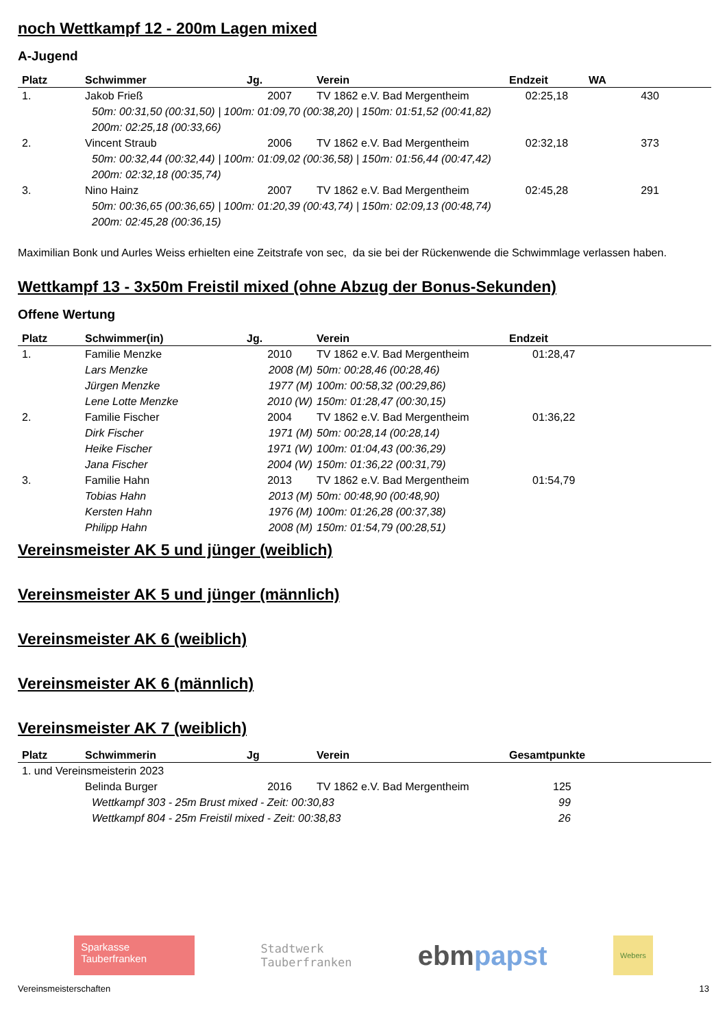noch Wettkampf 12 - 200m Lagen mixed
A-Jugend
| Platz | Schwimmer | Jg. | Verein | Endzeit | WA |
| --- | --- | --- | --- | --- | --- |
| 1. | Jakob Frieß | 2007 | TV 1862 e.V. Bad Mergentheim | 02:25,18 | 430 |
| | 50m: 00:31,50 (00:31,50) / 100m: 01:09,70 (00:38,20) / 150m: 01:51,52 (00:41,82) 200m: 02:25,18 (00:33,66) | | | | |
| 2. | Vincent Straub | 2006 | TV 1862 e.V. Bad Mergentheim | 02:32,18 | 373 |
| | 50m: 00:32,44 (00:32,44) / 100m: 01:09,02 (00:36,58) / 150m: 01:56,44 (00:47,42) 200m: 02:32,18 (00:35,74) | | | | |
| 3. | Nino Hainz | 2007 | TV 1862 e.V. Bad Mergentheim | 02:45,28 | 291 |
| | 50m: 00:36,65 (00:36,65) / 100m: 01:20,39 (00:43,74) / 150m: 02:09,13 (00:48,74) 200m: 02:45,28 (00:36,15) | | | | |
Maximilian Bonk und Aurles Weiss erhielten eine Zeitstrafe von sec, da sie bei der Rückenwende die Schwimmlage verlassen haben.
Wettkampf 13 - 3x50m Freistil mixed (ohne Abzug der Bonus-Sekunden)
Offene Wertung
| Platz | Schwimmer(in) | Jg. | Verein | Endzeit |
| --- | --- | --- | --- | --- |
| 1. | Familie Menzke | 2010 | TV 1862 e.V. Bad Mergentheim | 01:28,47 |
| | Lars Menzke | 2008 (M) | 50m: 00:28,46 (00:28,46) | |
| | Jürgen Menzke | 1977 (M) | 100m: 00:58,32 (00:29,86) | |
| | Lene Lotte Menzke | 2010 (W) | 150m: 01:28,47 (00:30,15) | |
| 2. | Familie Fischer | 2004 | TV 1862 e.V. Bad Mergentheim | 01:36,22 |
| | Dirk Fischer | 1971 (M) | 50m: 00:28,14 (00:28,14) | |
| | Heike Fischer | 1971 (W) | 100m: 01:04,43 (00:36,29) | |
| | Jana Fischer | 2004 (W) | 150m: 01:36,22 (00:31,79) | |
| 3. | Familie Hahn | 2013 | TV 1862 e.V. Bad Mergentheim | 01:54,79 |
| | Tobias Hahn | 2013 (M) | 50m: 00:48,90 (00:48,90) | |
| | Kersten Hahn | 1976 (M) | 100m: 01:26,28 (00:37,38) | |
| | Philipp Hahn | 2008 (M) | 150m: 01:54,79 (00:28,51) | |
Vereinsmeister AK 5 und jünger (weiblich)
Vereinsmeister AK 5 und jünger (männlich)
Vereinsmeister AK 6 (weiblich)
Vereinsmeister AK 6 (männlich)
Vereinsmeister AK 7 (weiblich)
| Platz | Schwimmerin | Jg | Verein | Gesamtpunkte |
| --- | --- | --- | --- | --- |
| 1. und Vereinsmeisterin 2023 | | | | |
| | Belinda Burger | 2016 | TV 1862 e.V. Bad Mergentheim | 125 |
| | Wettkampf 303 - 25m Brust mixed - Zeit: 00:30,83 | | | 99 |
| | Wettkampf 804 - 25m Freistil mixed - Zeit: 00:38,83 | | | 26 |
Sparkasse
Tauberfranken
Stadtwerk
Tauberfranken
ebm papst
Webers
Vereinsmeisterschaften 13